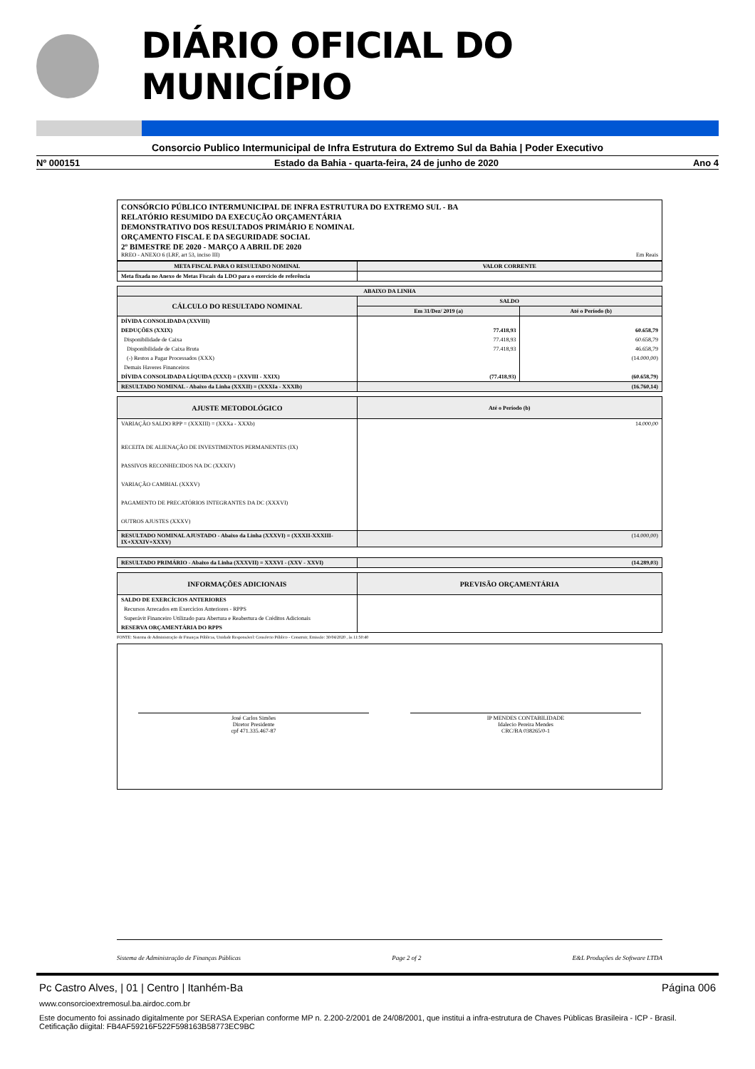DIÁRIO OFICIAL DO MUNICÍPIO
Consorcio Publico Intermunicipal de Infra Estrutura do Extremo Sul da Bahia | Poder Executivo
Nº 000151 Estado da Bahia - quarta-feira, 24 de junho de 2020 Ano 4
CONSÓRCIO PÚBLICO INTERMUNICIPAL DE INFRA ESTRUTURA DO EXTREMO SUL - BA
RELATÓRIO RESUMIDO DA EXECUÇÃO ORÇAMENTÁRIA
DEMONSTRATIVO DOS RESULTADOS PRIMÁRIO E NOMINAL
ORÇAMENTO FISCAL E DA SEGURIDADE SOCIAL
2º BIMESTRE DE 2020 - MARÇO A ABRIL DE 2020
RREO - ANEXO 6 (LRF, art 53, inciso III) Em Reais
| META FISCAL PARA O RESULTADO NOMINAL | VALOR CORRENTE |
| --- | --- |
| Meta fixada no Anexo de Metas Fiscais da LDO para o exercício de referência | |
| ABAIXO DA LINHA | | |
| --- | --- | --- |
| CÁLCULO DO RESULTADO NOMINAL | SALDO | |
| | Em 31/Dez/ 2019 (a) | Até o Período (b) |
| DÍVIDA CONSOLIDADA (XXVIII) | | |
| DEDUÇÕES (XXIX) | 77.418,93 | 60.658,79 |
| Disponibilidade de Caixa | 77.418,93 | 60.658,79 |
| Disponibilidade de Caixa Bruta | 77.418,93 | 46.658,79 |
| (-) Restos a Pagar Processados (XXX) | | (14.000,00) |
| Demais Haveres Financeiros | | |
| DÍVIDA CONSOLIDADA LÍQUIDA (XXXI) = (XXVIII - XXIX) | (77.418,93) | (60.658,79) |
| RESULTADO NOMINAL - Abaixo da Linha (XXXII) = (XXXIa - XXXIb) | (16.760,14) | |
| AJUSTE METODOLÓGICO | Até o Período (b) |
| --- | --- |
| VARIAÇÃO SALDO RPP = (XXXIII) = (XXXa - XXXb) | 14.000,00 |
| RECEITA DE ALIENAÇÃO DE INVESTIMENTOS PERMANENTES (IX) | |
| PASSIVOS RECONHECIDOS NA DC (XXXIV) | |
| VARIAÇÃO CAMBIAL (XXXV) | |
| PAGAMENTO DE PRECATÓRIOS INTEGRANTES DA DC (XXXVI) | |
| OUTROS AJUSTES (XXXV) | |
| RESULTADO NOMINAL AJUSTADO - Abaixo da Linha (XXXVI) = (XXXII-XXXIII-IX+XXXIV+XXXV) | (14.000,00) |
| RESULTADO PRIMÁRIO - Abaixo da Linha (XXXVII) = XXXVI - (XXV - XXVI) | (14.289,03) |
| --- | --- |
| INFORMAÇÕES ADICIONAIS | PREVISÃO ORÇAMENTÁRIA |
| --- | --- |
| SALDO DE EXERCÍCIOS ANTERIORES | |
| Recursos Arrecados em Exercícios Anteriores - RPPS | |
| Superávit Financeiro Utilizado para Abertura e Reabertura de Créditos Adicionais | |
| RESERVA ORÇAMENTÁRIA DO RPPS | |
FONTE: Sistema de Administração de Finanças Públicas, Unidade Responsável: Consórcio Público - Construir, Emissão: 30/04/2020 , às 11:50:40
José Carlos Simões
Diretor Presidente
cpf 471.335.467-87
IP MENDES CONTABILIDADE
Idalecio Pereira Mendes
CRC/BA 038265/0-1
Sistema de Administração de Finanças Públicas Page 2 of 2 E&L Produções de Software LTDA
Pc Castro Alves, | 01 | Centro | Itanhém-Ba Página 006
www.consorcioextremosul.ba.airdoc.com.br
Este documento foi assinado digitalmente por SERASA Experian conforme MP n. 2.200-2/2001 de 24/08/2001, que institui a infra-estrutura de Chaves Públicas Brasileira - ICP - Brasil. Cetificação diigital: FB4AF59216F522F598163B58773EC9BC